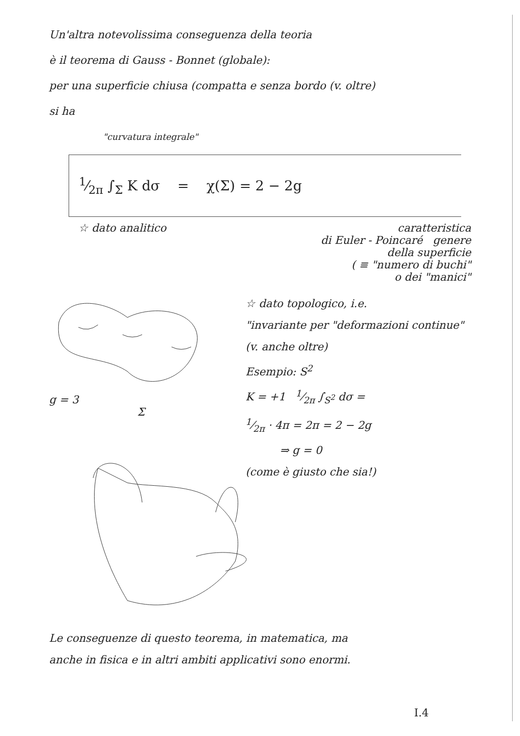Un'altra notevolissima conseguenza della teoria
è il teorema di Gauss - Bonnet (globale):
per una superficie chiusa (compatta e senza bordo (v. oltre)
si ha
"curvatura integrale"
1⁄2π ∫<sub>Σ</sub> K dσ = χ(Σ) = 2 − 2g
☆ dato analitico caratteristica
di Euler - Poincaré genere
della superficie
( ≡ "numero di buchi"
o dei "manici"
g = 3
Σ
☆ dato topologico, i.e.
"invariante per "deformazioni continue" (v. anche oltre)
Esempio: S<sup>2</sup>
K = +1 1⁄2π ∫<sub>S<sup>2</sup></sub> dσ =
1⁄2π · 4π = 2π = 2 − 2g
⇒ g = 0
(come è giusto che sia!)
Le conseguenze di questo teorema, in matematica, ma
anche in fisica e in altri ambiti applicativi sono enormi.
I.4